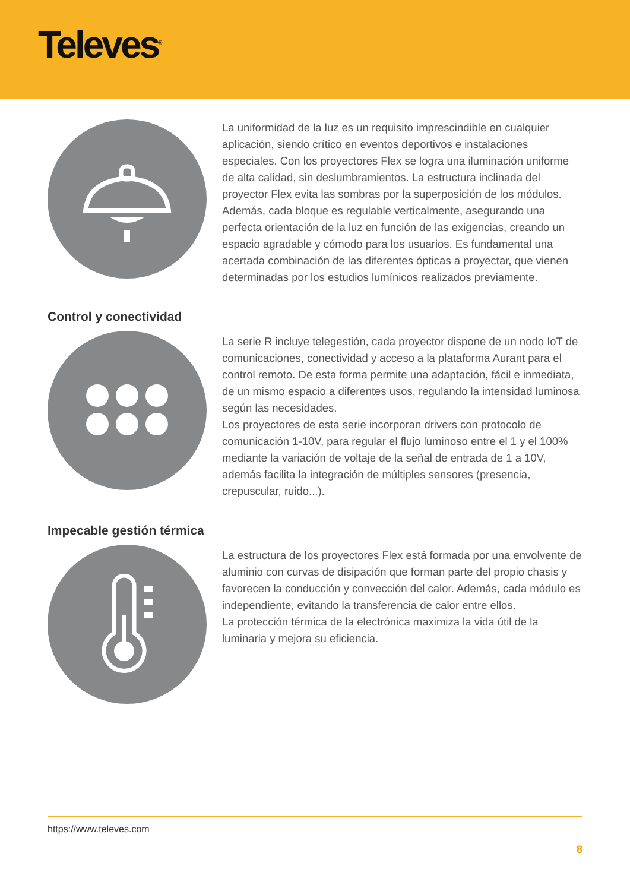Televes<sup>®</sup>
La uniformidad de la luz es un requisito imprescindible en cualquier aplicación, siendo crítico en eventos deportivos e instalaciones especiales. Con los proyectores Flex se logra una iluminación uniforme de alta calidad, sin deslumbramientos. La estructura inclinada del proyector Flex evita las sombras por la superposición de los módulos. Además, cada bloque es regulable verticalmente, asegurando una perfecta orientación de la luz en función de las exigencias, creando un espacio agradable y cómodo para los usuarios. Es fundamental una acertada combinación de las diferentes ópticas a proyectar, que vienen determinadas por los estudios lumínicos realizados previamente.
Control y conectividad
La serie R incluye telegestión, cada proyector dispone de un nodo IoT de comunicaciones, conectividad y acceso a la plataforma Aurant para el control remoto. De esta forma permite una adaptación, fácil e inmediata, de un mismo espacio a diferentes usos, regulando la intensidad luminosa según las necesidades.
Los proyectores de esta serie incorporan drivers con protocolo de comunicación 1-10V, para regular el flujo luminoso entre el 1 y el 100% mediante la variación de voltaje de la señal de entrada de 1 a 10V, además facilita la integración de múltiples sensores (presencia, crepuscular, ruido...).
Impecable gestión térmica
La estructura de los proyectores Flex está formada por una envolvente de aluminio con curvas de disipación que forman parte del propio chasis y favorecen la conducción y convección del calor. Además, cada módulo es independiente, evitando la transferencia de calor entre ellos.
La protección térmica de la electrónica maximiza la vida útil de la luminaria y mejora su eficiencia.
https://www.televes.com
8